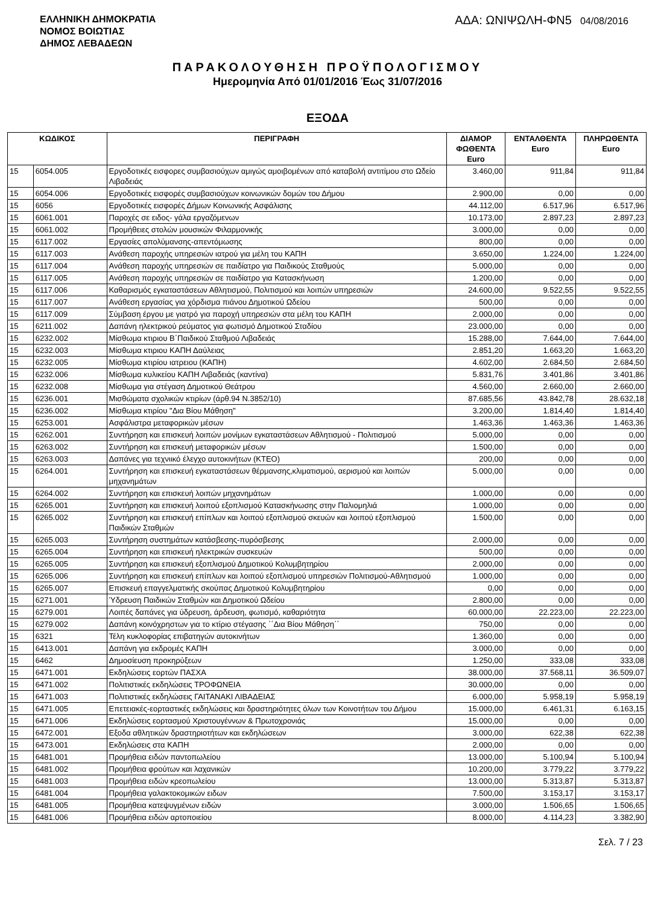ΕΛΛΗΝΙΚΗ ΔΗΜΟΚΡΑΤΙΑ
ΝΟΜΟΣ ΒΟΙΩΤΙΑΣ
ΔΗΜΟΣ ΛΕΒΑΔΕΩΝ
ΑΔΑ: ΩΝΙΨΩΛΗ-ΦΝ5 04/08/2016
ΠΑΡΑΚΟΛΟΥΘΗΣΗ ΠΡΟΫΠΟΛΟΓΙΣΜΟΥ
Ημερομηνία Από 01/01/2016 Έως 31/07/2016
ΕΞΟΔΑ
| ΚΩΔΙΚΟΣ | | ΠΕΡΙΓΡΑΦΗ | ΔΙΑΜΟΡ ΦΩΘΕΝΤΑ Euro | ΕΝΤΑΛΘΕΝΤΑ Euro | ΠΛΗΡΩΘΕΝΤΑ Euro |
| --- | --- | --- | --- | --- | --- |
| 15 | 6054.005 | Εργοδοτικές εισφορες συμβασιούχων αμιγώς αμοιβομένων από καταβολή αντιτίμου στο Ωδείο Λιβαδειάς | 3.460,00 | 911,84 | 911,84 |
| 15 | 6054.006 | Εργοδοτικές εισφορές συμβασιούχων κοινωνικών δομών του Δήμου | 2.900,00 | 0,00 | 0,00 |
| 15 | 6056 | Εργοδοτικές εισφορές Δήμων Κοινωνικής Ασφάλισης | 44.112,00 | 6.517,96 | 6.517,96 |
| 15 | 6061.001 | Παροχές σε ειδος- γάλα εργαζόμενων | 10.173,00 | 2.897,23 | 2.897,23 |
| 15 | 6061.002 | Προμήθειες στολών μουσικών Φιλαρμονικής | 3.000,00 | 0,00 | 0,00 |
| 15 | 6117.002 | Εργασίες απολύμανσης-απεντόμωσης | 800,00 | 0,00 | 0,00 |
| 15 | 6117.003 | Ανάθεση παροχής υπηρεσιών ιατρού για μέλη του ΚΑΠΗ | 3.650,00 | 1.224,00 | 1.224,00 |
| 15 | 6117.004 | Ανάθεση παροχής υπηρεσιών σε παιδίατρο για Παιδικούς Σταθμούς | 5.000,00 | 0,00 | 0,00 |
| 15 | 6117.005 | Ανάθεση παροχής υπηρεσιών σε παιδίατρο για Κατασκήνωση | 1.200,00 | 0,00 | 0,00 |
| 15 | 6117.006 | Καθαρισμός εγκαταστάσεων Αθλητισμού, Πολιτισμού και λοιπών υπηρεσιών | 24.600,00 | 9.522,55 | 9.522,55 |
| 15 | 6117.007 | Ανάθεση εργασίας για χόρδισμα πιάνου Δημοτικού Ωδείου | 500,00 | 0,00 | 0,00 |
| 15 | 6117.009 | Σύμβαση έργου με γιατρό για παροχή υπηρεσιών στα μέλη του ΚΑΠΗ | 2.000,00 | 0,00 | 0,00 |
| 15 | 6211.002 | Δαπάνη ηλεκτρικού ρεύματος για φωτισμό Δημοτικού Σταδίου | 23.000,00 | 0,00 | 0,00 |
| 15 | 6232.002 | Μίσθωμα κτιριου Β΄Παιδικού Σταθμού Λιβαδειάς | 15.288,00 | 7.644,00 | 7.644,00 |
| 15 | 6232.003 | Μίσθωμα κτιριου ΚΑΠΗ Δαύλειας | 2.851,20 | 1.663,20 | 1.663,20 |
| 15 | 6232.005 | Μίσθωμα κτιρίου ιατρειου (ΚΑΠΗ) | 4.602,00 | 2.684,50 | 2.684,50 |
| 15 | 6232.006 | Μίσθωμα κυλικείου ΚΑΠΗ Λιβαδειάς (καντίνα) | 5.831,76 | 3.401,86 | 3.401,86 |
| 15 | 6232.008 | Μίσθωμα για στέγαση Δημοτικού Θεάτρου | 4.560,00 | 2.660,00 | 2.660,00 |
| 15 | 6236.001 | Μισθώματα σχολικών κτιρίων (άρθ.94 Ν.3852/10) | 87.685,56 | 43.842,78 | 28.632,18 |
| 15 | 6236.002 | Μίσθωμα κτιρίου "Δια Βίου Μάθηση" | 3.200,00 | 1.814,40 | 1.814,40 |
| 15 | 6253.001 | Ασφάλιστρα μεταφορικών μέσων | 1.463,36 | 1.463,36 | 1.463,36 |
| 15 | 6262.001 | Συντήρηση και επισκευή λοιπών μονίμων εγκαταστάσεων Αθλητισμού - Πολιτισμού | 5.000,00 | 0,00 | 0,00 |
| 15 | 6263.002 | Συντήρηση και επισκευή μεταφορικών μέσων | 1.500,00 | 0,00 | 0,00 |
| 15 | 6263.003 | Δαπάνες για τεχνιικό έλεγχο αυτοκινήτων (ΚΤΕΟ) | 200,00 | 0,00 | 0,00 |
| 15 | 6264.001 | Συντήρηση και επισκευή εγκαταστάσεων θέρμανσης,κλιματισμού, αερισμού και λοιπών μηχανημάτων | 5.000,00 | 0,00 | 0,00 |
| 15 | 6264.002 | Συντήρηση και επισκευή λοιπών μηχανημάτων | 1.000,00 | 0,00 | 0,00 |
| 15 | 6265.001 | Συντήρηση και επισκευή λοιπού εξοπλισμού Κατασκήνωσης στην Παλιομηλιά | 1.000,00 | 0,00 | 0,00 |
| 15 | 6265.002 | Συντήρηση και επισκευή επίπλων και λοιπού εξοπλισμού σκευών και λοιπού εξοπλισμού Παιδικών Σταθμών | 1.500,00 | 0,00 | 0,00 |
| 15 | 6265.003 | Συντήρηση συστημάτων κατάσβεσης-πυρόσβεσης | 2.000,00 | 0,00 | 0,00 |
| 15 | 6265.004 | Συντήρηση και επισκευή ηλεκτρικών συσκευών | 500,00 | 0,00 | 0,00 |
| 15 | 6265.005 | Συντήρηση και επισκευή εξοπλισμού Δημοτικού Κολυμβητηρίου | 2.000,00 | 0,00 | 0,00 |
| 15 | 6265.006 | Συντήρηση και επισκευή επίπλων και λοιπού εξοπλισμού υπηρεσιών Πολιτισμού-Αθλητισμού | 1.000,00 | 0,00 | 0,00 |
| 15 | 6265.007 | Επισκευή επαγγελματικής σκούπας Δημοτικού Κολυμβητηρίου | 0,00 | 0,00 | 0,00 |
| 15 | 6271.001 | Ύδρευση Παιδικών Σταθμών και Δημοτικού Ωδείου | 2.800,00 | 0,00 | 0,00 |
| 15 | 6279.001 | Λοιπές δαπάνες για ύδρευση, άρδευση, φωτισμό, καθαριότητα | 60.000,00 | 22.223,00 | 22.223,00 |
| 15 | 6279.002 | Δαπάνη κοινόχρηστων για το κτίριο στέγασης ΄΄Δια Βίου Μάθηση΄΄ | 750,00 | 0,00 | 0,00 |
| 15 | 6321 | Τέλη κυκλοφορίας επιβατηγών αυτοκινήτων | 1.360,00 | 0,00 | 0,00 |
| 15 | 6413.001 | Δαπάνη για εκδρομές ΚΑΠΗ | 3.000,00 | 0,00 | 0,00 |
| 15 | 6462 | Δημοσίευση προκηρύξεων | 1.250,00 | 333,08 | 333,08 |
| 15 | 6471.001 | Εκδηλώσεις εορτών ΠΑΣΧΑ | 38.000,00 | 37.568,11 | 36.509,07 |
| 15 | 6471.002 | Πολιτιστικές εκδηλώσεις ΤΡΟΦΩΝΕΙΑ | 30.000,00 | 0,00 | 0,00 |
| 15 | 6471.003 | Πολιτιστικές εκδηλώσεις ΓΑΙΤΑΝΑΚΙ ΛΙΒΑΔΕΙΑΣ | 6.000,00 | 5.958,19 | 5.958,19 |
| 15 | 6471.005 | Επετειακές-εορταστικές εκδηλώσεις και δραστηριότητες όλων των Κοινοτήτων του Δήμου | 15.000,00 | 6.461,31 | 6.163,15 |
| 15 | 6471.006 | Εκδηλώσεις εορτασμού Χριστουγέννων & Πρωτοχρονιάς | 15.000,00 | 0,00 | 0,00 |
| 15 | 6472.001 | Εξοδα αθλητικών δραστηριοτήτων και εκδηλώσεων | 3.000,00 | 622,38 | 622,38 |
| 15 | 6473.001 | Εκδηλώσεις στα ΚΑΠΗ | 2.000,00 | 0,00 | 0,00 |
| 15 | 6481.001 | Προμήθεια ειδών παντοπωλείου | 13.000,00 | 5.100,94 | 5.100,94 |
| 15 | 6481.002 | Προμήθεια φρούτων και λαχανικών | 10.200,00 | 3.779,22 | 3.779,22 |
| 15 | 6481.003 | Προμήθεια ειδών κρεοπωλείου | 13.000,00 | 5.313,87 | 5.313,87 |
| 15 | 6481.004 | Προμήθεια γαλακτοκομικών ειδων | 7.500,00 | 3.153,17 | 3.153,17 |
| 15 | 6481.005 | Προμήθεια κατεψυγμένων ειδών | 3.000,00 | 1.506,65 | 1.506,65 |
| 15 | 6481.006 | Προμήθεια ειδών αρτοποιείου | 8.000,00 | 4.114,23 | 3.382,90 |
Σελ. 7 / 23